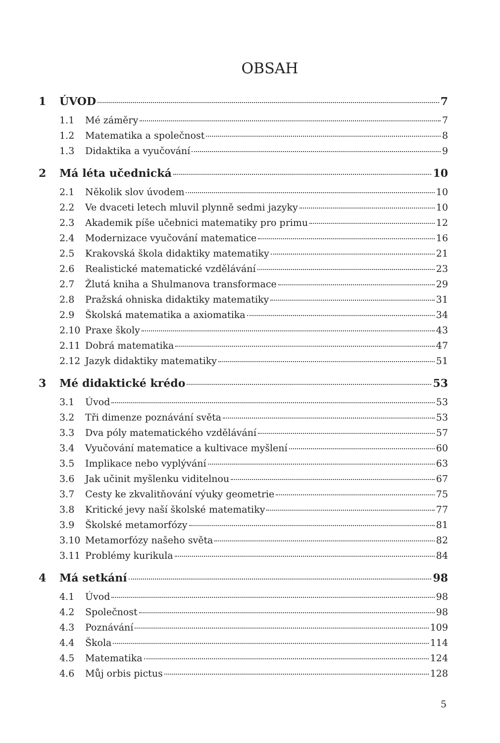OBSAH
1 ÚVOD 7
1.1 Mé záměry 7
1.2 Matematika a společnost 8
1.3 Didaktika a vyučování 9
2 Má léta učednická 10
2.1 Několik slov úvodem 10
2.2 Ve dvaceti letech mluvil plynně sedmi jazyky 10
2.3 Akademik píše učebnici matematiky pro primu 12
2.4 Modernizace vyučování matematice 16
2.5 Krakovská škola didaktiky matematiky 21
2.6 Realistické matematické vzdělávání 23
2.7 Žlutá kniha a Shulmanova transformace 29
2.8 Pražská ohniska didaktiky matematiky 31
2.9 Školská matematika a axiomatika 34
2.10 Praxe školy 43
2.11 Dobrá matematika 47
2.12 Jazyk didaktiky matematiky 51
3 Mé didaktické krédo 53
3.1 Úvod 53
3.2 Tři dimenze poznávání světa 53
3.3 Dva póly matematického vzdělávání 57
3.4 Vyučování matematice a kultivace myšlení 60
3.5 Implikace nebo vyplývání 63
3.6 Jak učinit myšlenku viditelnou 67
3.7 Cesty ke zkvalitňování výuky geometrie 75
3.8 Kritické jevy naší školské matematiky 77
3.9 Školské metamorfózy 81
3.10 Metamorfózy našeho světa 82
3.11 Problémy kurikula 84
4 Má setkání 98
4.1 Úvod 98
4.2 Společnost 98
4.3 Poznávání 109
4.4 Škola 114
4.5 Matematika 124
4.6 Můj orbis pictus 128
5